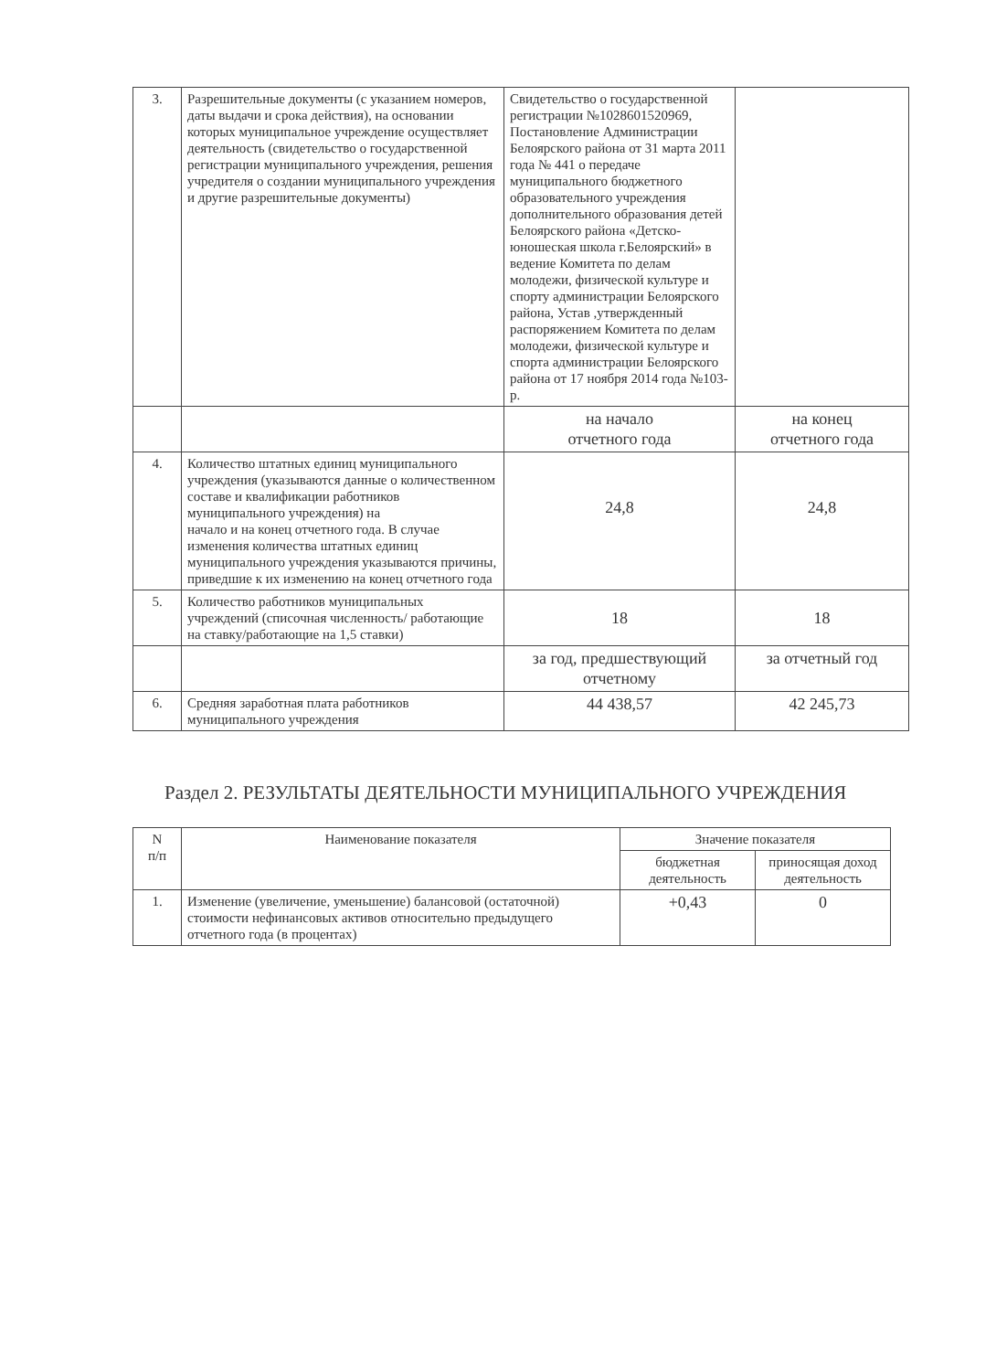| 3. | Разрешительные документы (с указанием номеров, даты выдачи и срока действия), на основании которых муниципальное учреждение осуществляет деятельность (свидетельство о государственной регистрации муниципального учреждения, решения учредителя о создании муниципального учреждения и другие разрешительные документы) | Свидетельство о государственной регистрации №1028601520969, Постановление Администрации Белоярского района от 31 марта 2011 года № 441 о передаче муниципального бюджетного образовательного учреждения дополнительного образования детей Белоярского района «Детско-юношеская школа г.Белоярский» в ведение Комитета по делам молодежи, физической культуре и спорту администрации Белоярского района, Устав ,утвержденный распоряжением Комитета по делам молодежи, физической культуре и спорта администрации Белоярского района от 17 ноября 2014 года №103-р. | |
| | | на начало отчетного года | на конец отчетного года |
| 4. | Количество штатных единиц муниципального учреждения (указываются данные о количественном составе и квалификации работников муниципального учреждения) на начало и на конец отчетного года. В случае изменения количества штатных единиц муниципального учреждения указываются причины, приведшие к их изменению на конец отчетного года | 24,8 | 24,8 |
| 5. | Количество работников муниципальных учреждений (списочная численность/ работающие на ставку/работающие на 1,5 ставки) | 18 | 18 |
| | | за год, предшествующий отчетному | за отчетный год |
| 6. | Средняя заработная плата работников муниципального учреждения | 44 438,57 | 42 245,73 |
Раздел 2. РЕЗУЛЬТАТЫ ДЕЯТЕЛЬНОСТИ МУНИЦИПАЛЬНОГО УЧРЕЖДЕНИЯ
| N п/п | Наименование показателя | Значение показателя | |
| --- | --- | --- | --- |
| | | бюджетная деятельность | приносящая доход деятельность |
| 1. | Изменение (увеличение, уменьшение) балансовой (остаточной) стоимости нефинансовых активов относительно предыдущего отчетного года (в процентах) | +0,43 | 0 |